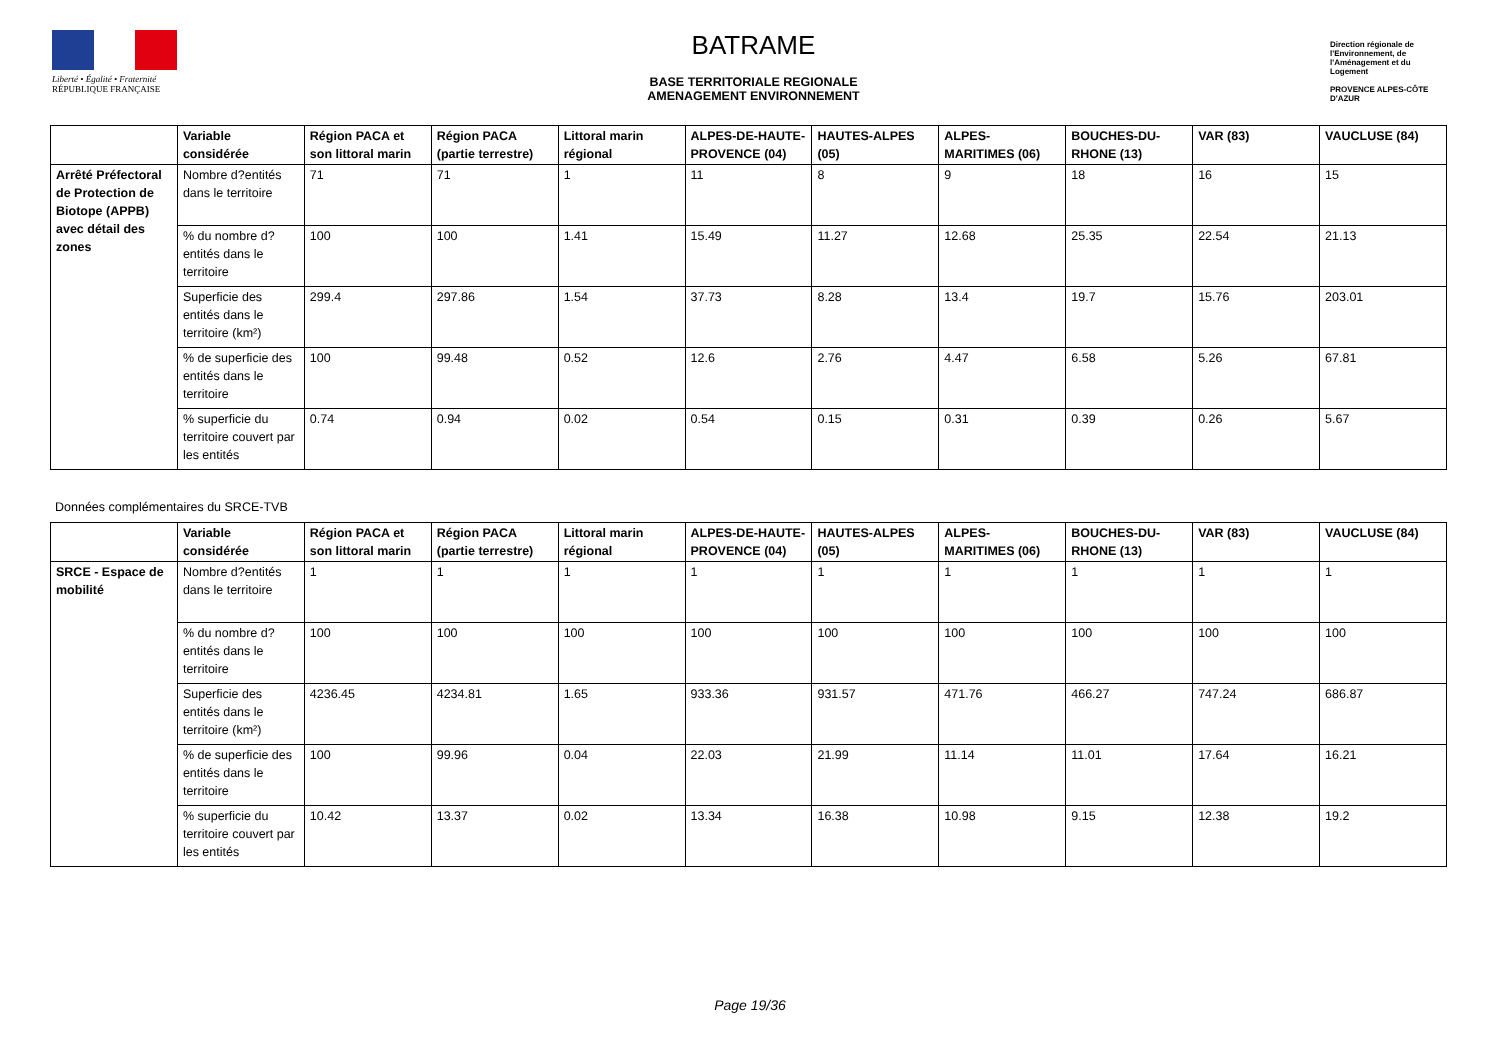Liberté • Égalité • Fraternité
RÉPUBLIQUE FRANÇAISE
BATRAME
BASE TERRITORIALE REGIONALE
AMENAGEMENT ENVIRONNEMENT
Direction régionale de l'Environnement, de l'Aménagement et du Logement
PROVENCE ALPES-CÔTE D'AZUR
| | Variable considérée | Région PACA et son littoral marin | Région PACA (partie terrestre) | Littoral marin régional | ALPES-DE-HAUTE-PROVENCE (04) | HAUTES-ALPES (05) | ALPES-MARITIMES (06) | BOUCHES-DU-RHONE (13) | VAR (83) | VAUCLUSE (84) |
| --- | --- | --- | --- | --- | --- | --- | --- | --- | --- | --- |
| Arrêté Préfectoral de Protection de Biotope (APPB) avec détail des zones | Nombre d?entités dans le territoire | 71 | 71 | 1 | 11 | 8 | 9 | 18 | 16 | 15 |
| | % du nombre d?entités dans le territoire | 100 | 100 | 1.41 | 15.49 | 11.27 | 12.68 | 25.35 | 22.54 | 21.13 |
| | Superficie des entités dans le territoire (km²) | 299.4 | 297.86 | 1.54 | 37.73 | 8.28 | 13.4 | 19.7 | 15.76 | 203.01 |
| | % de superficie des entités dans le territoire | 100 | 99.48 | 0.52 | 12.6 | 2.76 | 4.47 | 6.58 | 5.26 | 67.81 |
| | % superficie du territoire couvert par les entités | 0.74 | 0.94 | 0.02 | 0.54 | 0.15 | 0.31 | 0.39 | 0.26 | 5.67 |
Données complémentaires du SRCE-TVB
| | Variable considérée | Région PACA et son littoral marin | Région PACA (partie terrestre) | Littoral marin régional | ALPES-DE-HAUTE-PROVENCE (04) | HAUTES-ALPES (05) | ALPES-MARITIMES (06) | BOUCHES-DU-RHONE (13) | VAR (83) | VAUCLUSE (84) |
| --- | --- | --- | --- | --- | --- | --- | --- | --- | --- | --- |
| SRCE - Espace de mobilité | Nombre d?entités dans le territoire | 1 | 1 | 1 | 1 | 1 | 1 | 1 | 1 | 1 |
| | % du nombre d?entités dans le territoire | 100 | 100 | 100 | 100 | 100 | 100 | 100 | 100 | 100 |
| | Superficie des entités dans le territoire (km²) | 4236.45 | 4234.81 | 1.65 | 933.36 | 931.57 | 471.76 | 466.27 | 747.24 | 686.87 |
| | % de superficie des entités dans le territoire | 100 | 99.96 | 0.04 | 22.03 | 21.99 | 11.14 | 11.01 | 17.64 | 16.21 |
| | % superficie du territoire couvert par les entités | 10.42 | 13.37 | 0.02 | 13.34 | 16.38 | 10.98 | 9.15 | 12.38 | 19.2 |
Page 19/36